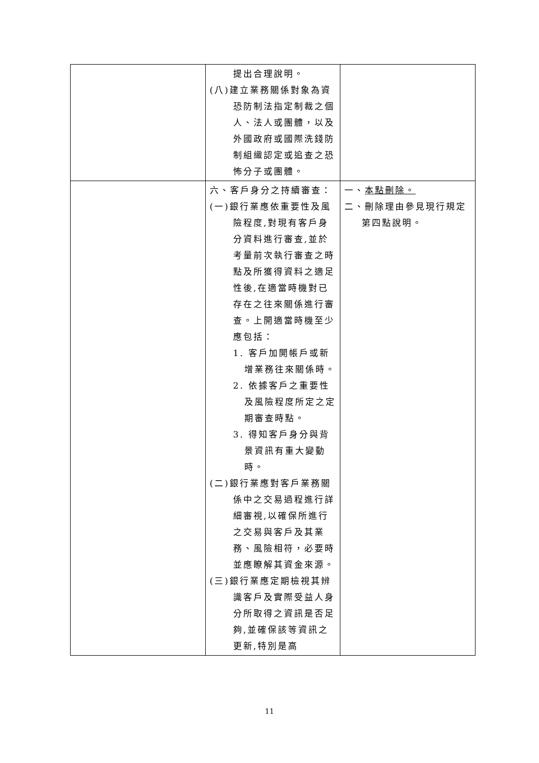| | 提出合理說明。 (八)建立業務關係對象為資恐防制法指定制裁之個人、法人或團體，以及外國政府或國際洗錢防制組織認定或追查之恐怖分子或團體。 | |
| | 六、客戶身分之持續審查： (一)銀行業應依重要性及風險程度,對現有客戶身分資料進行審查,並於考量前次執行審查之時點及所獲得資料之適足性後,在適當時機對已存在之往來關係進行審查。上開適當時機至少應包括： 1. 客戶加開帳戶或新增業務往來關係時。 2. 依據客戶之重要性及風險程度所定之定期審查時點。 3. 得知客戶身分與背景資訊有重大變動時。 (二)銀行業應對客戶業務關係中之交易過程進行詳細審視,以確保所進行之交易與客戶及其業務、風險相符，必要時並應瞭解其資金來源。 (三)銀行業應定期檢視其辨識客戶及實際受益人身分所取得之資訊是否足夠,並確保該等資訊之更新,特別是高 | 一、 本點刪除。 二、刪除理由參見現行規定第四點說明。 |
11